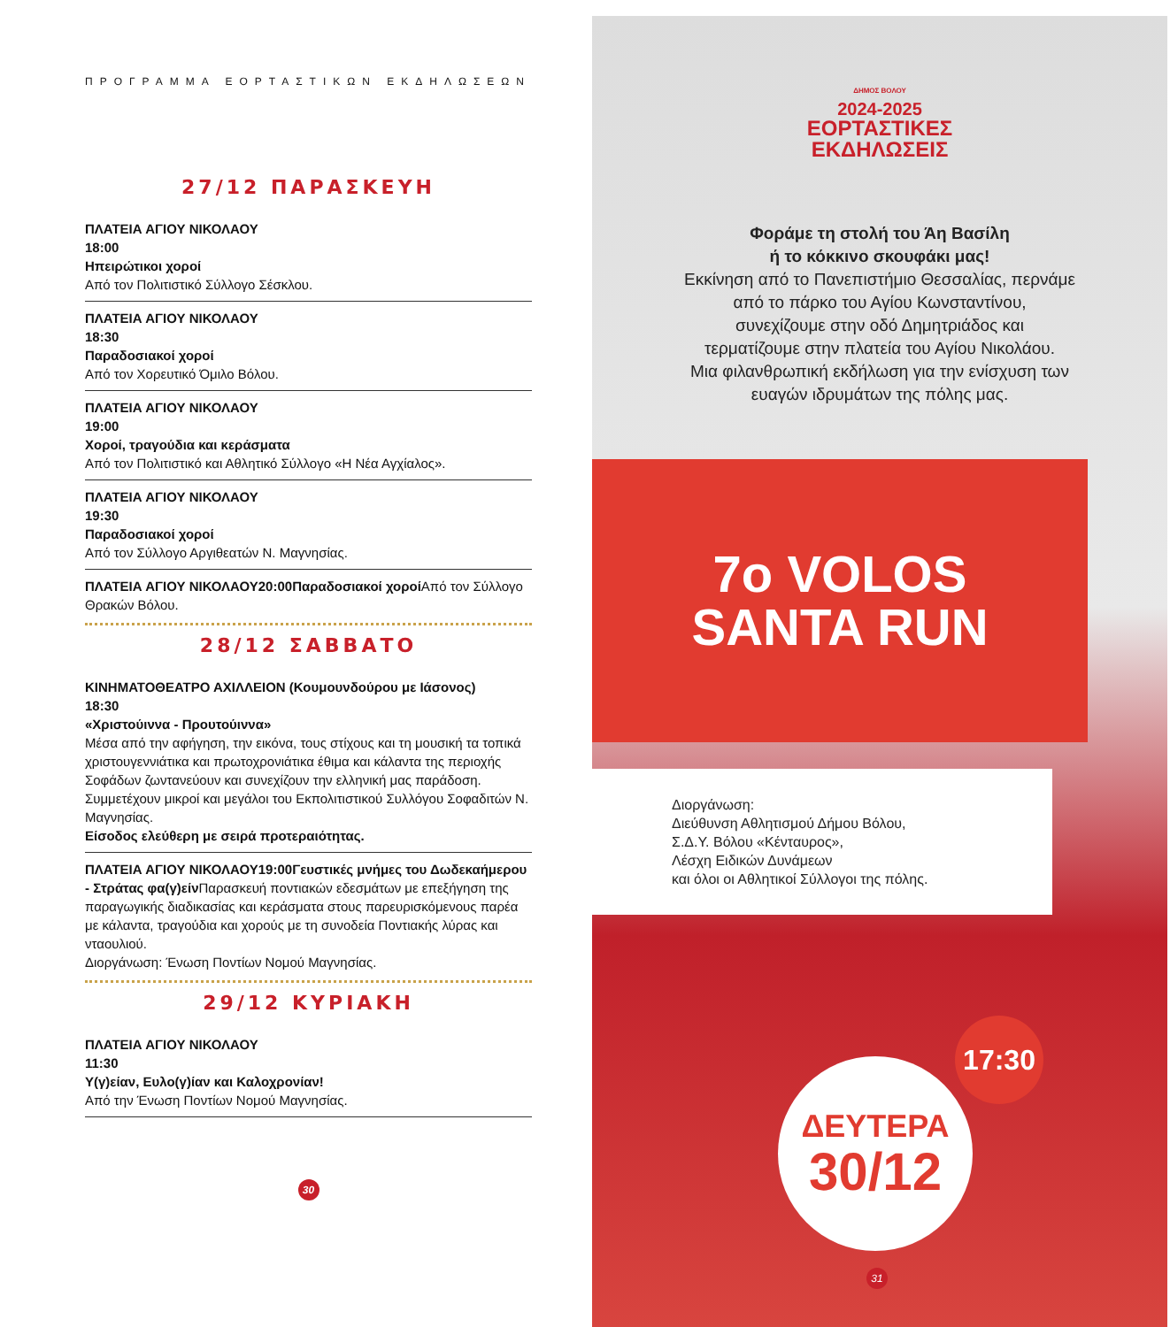ΠΡΟΓΡΑΜΜΑ ΕΟΡΤΑΣΤΙΚΩΝ ΕΚΔΗΛΩΣΕΩΝ
27/12 ΠΑΡΑΣΚΕΥΗ
ΠΛΑΤΕΙΑ ΑΓΙΟΥ ΝΙΚΟΛΑΟΥ
18:00
Ηπειρώτικοι χοροί
Από τον Πολιτιστικό Σύλλογο Σέσκλου.
ΠΛΑΤΕΙΑ ΑΓΙΟΥ ΝΙΚΟΛΑΟΥ
18:30
Παραδοσιακοί χοροί
Από τον Χορευτικό Όμιλο Βόλου.
ΠΛΑΤΕΙΑ ΑΓΙΟΥ ΝΙΚΟΛΑΟΥ
19:00
Χοροί, τραγούδια και κεράσματα
Από τον Πολιτιστικό και Αθλητικό Σύλλογο «Η Νέα Αγχίαλος».
ΠΛΑΤΕΙΑ ΑΓΙΟΥ ΝΙΚΟΛΑΟΥ
19:30
Παραδοσιακοί χοροί
Από τον Σύλλογο Αργιθεατών Ν. Μαγνησίας.
ΠΛΑΤΕΙΑ ΑΓΙΟΥ ΝΙΚΟΛΑΟΥ 20:00 Παραδοσιακοί χοροί Από τον Σύλλογο Θρακών Βόλου.
28/12 ΣΑΒΒΑΤΟ
ΚΙΝΗΜΑΤΟΘΕΑΤΡΟ ΑΧΙΛΛΕΙΟΝ (Κουμουνδούρου με Ιάσονος)
18:30
«Χριστούιννα - Προυτούιννα»
Μέσα από την αφήγηση, την εικόνα, τους στίχους και τη μουσική τα τοπικά χριστουγεννιάτικα και πρωτοχρονιάτικα έθιμα και κάλαντα της περιοχής Σοφάδων ζωντανεύουν και συνεχίζουν την ελληνική μας παράδοση. Συμμετέχουν μικροί και μεγάλοι του Εκπολιτιστικού Συλλόγου Σοφαδιτών Ν. Μαγνησίας.
Είσοδος ελεύθερη με σειρά προτεραιότητας.
ΠΛΑΤΕΙΑ ΑΓΙΟΥ ΝΙΚΟΛΑΟΥ 19:00 Γευστικές μνήμες του Δωδεκαήμερου - Στράτας φα(γ)είν Παρασκευή ποντιακών εδεσμάτων με επεξήγηση της παραγωγικής διαδικασίας και κεράσματα στους παρευρισκόμενους παρέα με κάλαντα, τραγούδια και χορούς με τη συνοδεία Ποντιακής λύρας και νταουλιού.
Διοργάνωση: Ένωση Ποντίων Νομού Μαγνησίας.
29/12 ΚΥΡΙΑΚΗ
ΠΛΑΤΕΙΑ ΑΓΙΟΥ ΝΙΚΟΛΑΟΥ
11:30
Υ(γ)είαν, Ευλο(γ)ίαν και Καλοχρονίαν!
Από την Ένωση Ποντίων Νομού Μαγνησίας.
30
ΔΗΜΟΣ ΒΟΛΟΥ
2024-2025
ΕΟΡΤΑΣΤΙΚΕΣ
ΕΚΔΗΛΩΣΕΙΣ
Φοράμε τη στολή του Άη Βασίλη
ή το κόκκινο σκουφάκι μας!
Εκκίνηση από το Πανεπιστήμιο Θεσσαλίας, περνάμε
από το πάρκο του Αγίου Κωνσταντίνου,
συνεχίζουμε στην οδό Δημητριάδος και
τερματίζουμε στην πλατεία του Αγίου Νικολάου.
Μια φιλανθρωπική εκδήλωση για την ενίσχυση των
ευαγών ιδρυμάτων της πόλης μας.
7ο VOLOS
SANTA RUN
Διοργάνωση:
Διεύθυνση Αθλητισμού Δήμου Βόλου,
Σ.Δ.Υ. Βόλου «Κένταυρος»,
Λέσχη Ειδικών Δυνάμεων
και όλοι οι Αθλητικοί Σύλλογοι της πόλης.
ΔΕΥΤΕΡΑ
30/12
17:30
31